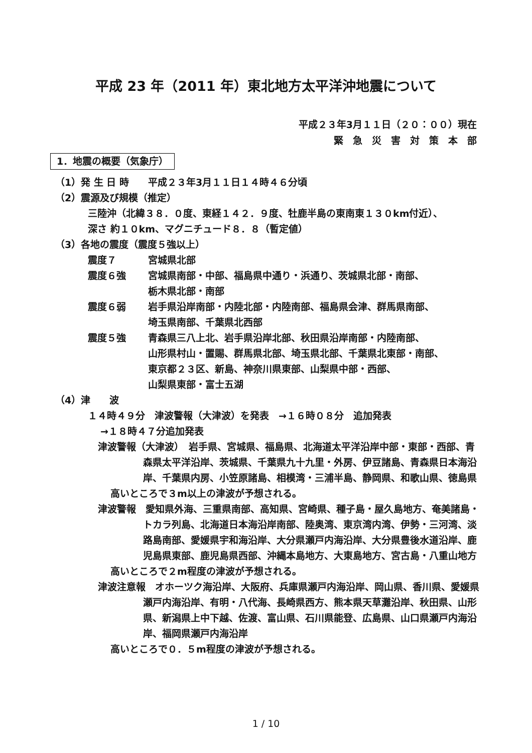平成 23 年（2011 年）東北地方太平洋沖地震について
平成２３年3月１１日（２０：００）現在
緊　急　災　害　対　策　本　部
1．地震の概要（気象庁）
（1）発 生 日 時　　平成２３年3月１１日１４時４６分頃
（2）震源及び規模（推定）
三陸沖（北緯３８．０度、東経１４２．９度、牡鹿半島の東南東１３０km付近）、
深さ 約１０km、マグニチュード８．８（暫定値）
（3）各地の震度（震度５強以上）
震度７ 宮城県北部
震度６強 宮城県南部・中部、福島県中通り・浜通り、茨城県北部・南部、
栃木県北部・南部
震度６弱 岩手県沿岸南部・内陸北部・内陸南部、福島県会津、群馬県南部、
埼玉県南部、千葉県北西部
震度５強 青森県三八上北、岩手県沿岸北部、秋田県沿岸南部・内陸南部、
山形県村山・置賜、群馬県北部、埼玉県北部、千葉県北東部・南部、
東京都２３区、新島、神奈川県東部、山梨県中部・西部、
山梨県東部・富士五湖
（4）津　　波
１４時４９分　津波警報（大津波）を発表　→１６時０８分　追加発表
→１８時４７分追加発表
津波警報（大津波）　岩手県、宮城県、福島県、北海道太平洋沿岸中部・東部・西部、青森県太平洋沿岸、茨城県、千葉県九十九里・外房、伊豆諸島、青森県日本海沿岸、千葉県内房、小笠原諸島、相模湾・三浦半島、静岡県、和歌山県、徳島県
高いところで３m以上の津波が予想される。
津波警報　愛知県外海、三重県南部、高知県、宮崎県、種子島・屋久島地方、奄美諸島・トカラ列島、北海道日本海沿岸南部、陸奥湾、東京湾内湾、伊勢・三河湾、淡路島南部、愛媛県宇和海沿岸、大分県瀬戸内海沿岸、大分県豊後水道沿岸、鹿児島県東部、鹿児島県西部、沖縄本島地方、大東島地方、宮古島・八重山地方
高いところで２m程度の津波が予想される。
津波注意報　オホーツク海沿岸、大阪府、兵庫県瀬戸内海沿岸、岡山県、香川県、愛媛県瀬戸内海沿岸、有明・八代海、長崎県西方、熊本県天草灘沿岸、秋田県、山形県、新潟県上中下越、佐渡、富山県、石川県能登、広島県、山口県瀬戸内海沿岸、福岡県瀬戸内海沿岸
高いところで０．５m程度の津波が予想される。
1 / 10